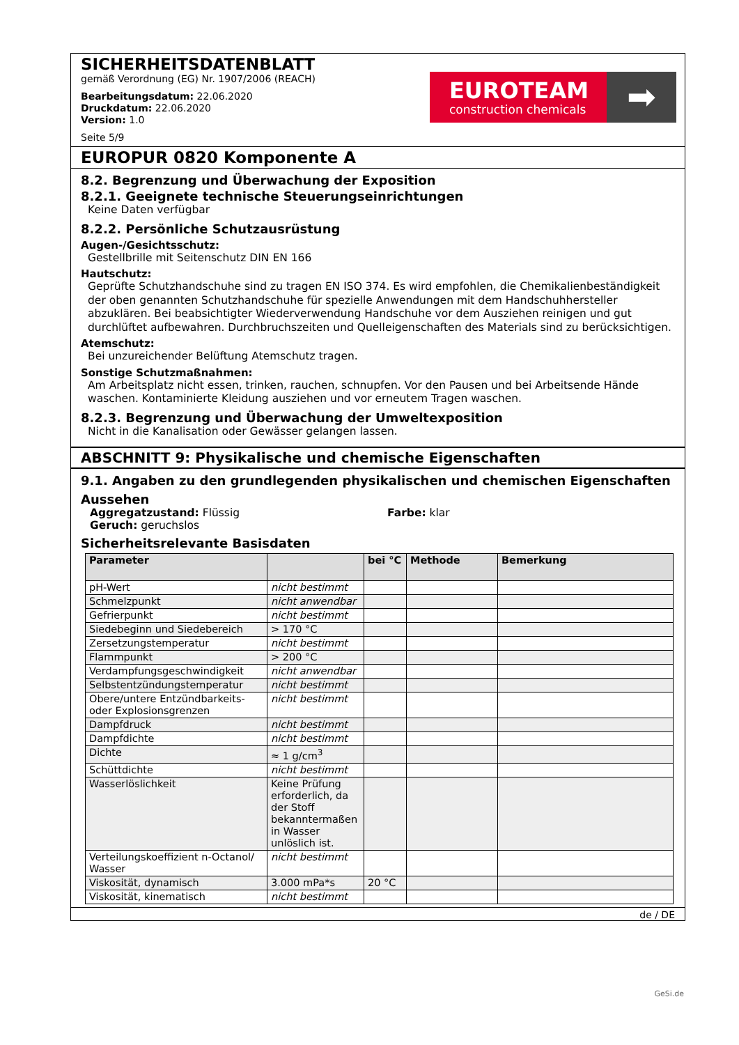SICHERHEITSDATENBLATT
gemäß Verordnung (EG) Nr. 1907/2006 (REACH)
Bearbeitungsdatum: 22.06.2020
Druckdatum: 22.06.2020
Version: 1.0
Seite 5/9
EUROTEAM
construction chemicals
➡
EUROPUR 0820 Komponente A
8.2. Begrenzung und Überwachung der Exposition
8.2.1. Geeignete technische Steuerungseinrichtungen
Keine Daten verfügbar
8.2.2. Persönliche Schutzausrüstung
Augen-/Gesichtsschutz:
Gestellbrille mit Seitenschutz DIN EN 166
Hautschutz:
Geprüfte Schutzhandschuhe sind zu tragen EN ISO 374. Es wird empfohlen, die Chemikalienbeständigkeit der oben genannten Schutzhandschuhe für spezielle Anwendungen mit dem Handschuhhersteller abzuklären. Bei beabsichtigter Wiederverwendung Handschuhe vor dem Ausziehen reinigen und gut durchlüftet aufbewahren. Durchbruchszeiten und Quelleigenschaften des Materials sind zu berücksichtigen.
Atemschutz:
Bei unzureichender Belüftung Atemschutz tragen.
Sonstige Schutzmaßnahmen:
Am Arbeitsplatz nicht essen, trinken, rauchen, schnupfen. Vor den Pausen und bei Arbeitsende Hände waschen. Kontaminierte Kleidung ausziehen und vor erneutem Tragen waschen.
8.2.3. Begrenzung und Überwachung der Umweltexposition
Nicht in die Kanalisation oder Gewässer gelangen lassen.
ABSCHNITT 9: Physikalische und chemische Eigenschaften
9.1. Angaben zu den grundlegenden physikalischen und chemischen Eigenschaften
Aussehen
Aggregatzustand: Flüssig
Geruch: geruchslos
Farbe: klar
Sicherheitsrelevante Basisdaten
| Parameter | | bei °C | Methode | Bemerkung |
| --- | --- | --- | --- | --- |
| pH-Wert | nicht bestimmt | | | |
| Schmelzpunkt | nicht anwendbar | | | |
| Gefrierpunkt | nicht bestimmt | | | |
| Siedebeginn und Siedebereich | > 170 °C | | | |
| Zersetzungstemperatur | nicht bestimmt | | | |
| Flammpunkt | > 200 °C | | | |
| Verdampfungsgeschwindigkeit | nicht anwendbar | | | |
| Selbstentzündungstemperatur | nicht bestimmt | | | |
| Obere/untere Entzündbarkeits- oder Explosionsgrenzen | nicht bestimmt | | | |
| Dampfdruck | nicht bestimmt | | | |
| Dampfdichte | nicht bestimmt | | | |
| Dichte | ≈ 1 g/cm<sup>3</sup> | | | |
| Schüttdichte | nicht bestimmt | | | |
| Wasserlöslichkeit | Keine Prüfung erforderlich, da der Stoff bekanntermaßen in Wasser unlöslich ist. | | | |
| Verteilungskoeffizient n-Octanol/ Wasser | nicht bestimmt | | | |
| Viskosität, dynamisch | 3.000 mPa*s | 20 °C | | |
| Viskosität, kinematisch | nicht bestimmt | | | |
de / DE
GeSi.de